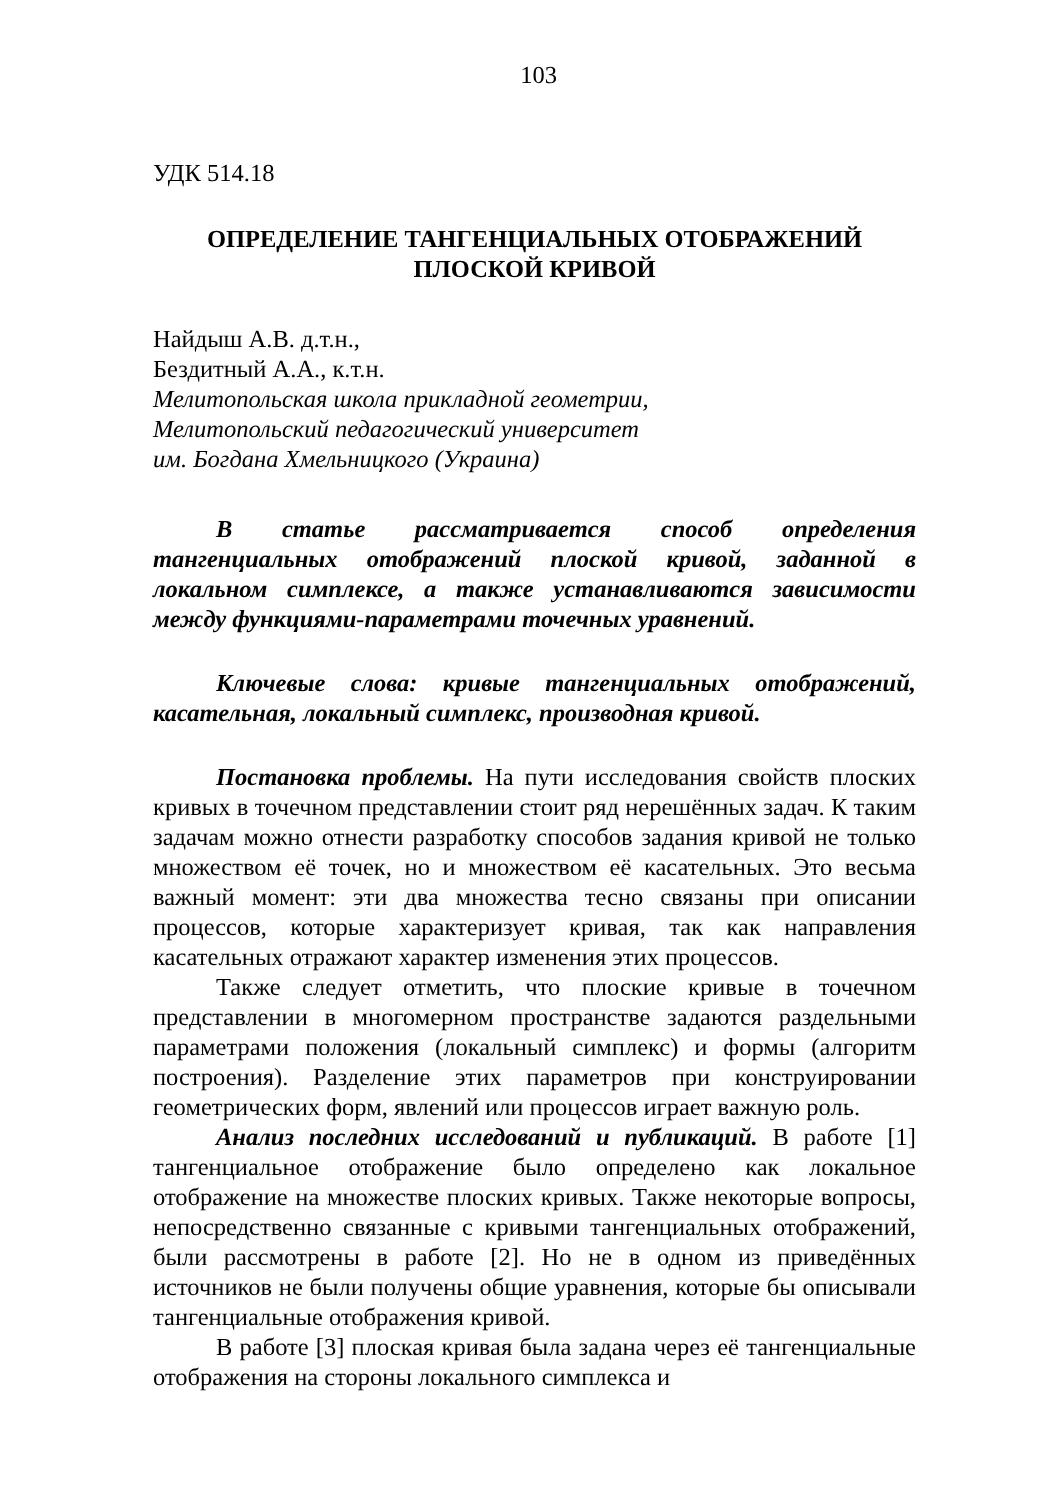103
УДК 514.18
ОПРЕДЕЛЕНИЕ ТАНГЕНЦИАЛЬНЫХ ОТОБРАЖЕНИЙ
ПЛОСКОЙ КРИВОЙ
Найдыш А.В. д.т.н.,
Бездитный А.А., к.т.н.
Мелитопольская школа прикладной геометрии,
Мелитопольский педагогический университет
им. Богдана Хмельницкого (Украина)
В статье рассматривается способ определения тангенциальных отображений плоской кривой, заданной в локальном симплексе, а также устанавливаются зависимости между функциями-параметрами точечных уравнений.
Ключевые слова: кривые тангенциальных отображений, касательная, локальный симплекс, производная кривой.
Постановка проблемы. На пути исследования свойств плоских кривых в точечном представлении стоит ряд нерешённых задач. К таким задачам можно отнести разработку способов задания кривой не только множеством её точек, но и множеством её касательных. Это весьма важный момент: эти два множества тесно связаны при описании процессов, которые характеризует кривая, так как направления касательных отражают характер изменения этих процессов.
Также следует отметить, что плоские кривые в точечном представлении в многомерном пространстве задаются раздельными параметрами положения (локальный симплекс) и формы (алгоритм построения). Разделение этих параметров при конструировании геометрических форм, явлений или процессов играет важную роль.
Анализ последних исследований и публикаций. В работе [1] тангенциальное отображение было определено как локальное отображение на множестве плоских кривых. Также некоторые вопросы, непосредственно связанные с кривыми тангенциальных отображений, были рассмотрены в работе [2]. Но не в одном из приведённых источников не были получены общие уравнения, которые бы описывали тангенциальные отображения кривой.
В работе [3] плоская кривая была задана через её тангенциальные отображения на стороны локального симплекса и